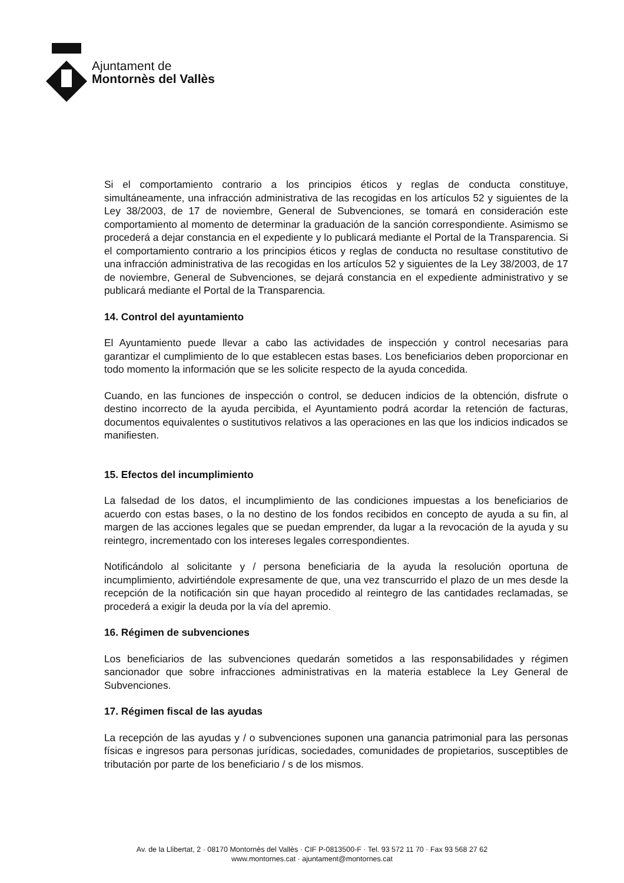Ajuntament de
Montornès del Vallès
Si el comportamiento contrario a los principios éticos y reglas de conducta constituye, simultáneamente, una infracción administrativa de las recogidas en los artículos 52 y siguientes de la Ley 38/2003, de 17 de noviembre, General de Subvenciones, se tomará en consideración este comportamiento al momento de determinar la graduación de la sanción correspondiente. Asimismo se procederá a dejar constancia en el expediente y lo publicará mediante el Portal de la Transparencia. Si el comportamiento contrario a los principios éticos y reglas de conducta no resultase constitutivo de una infracción administrativa de las recogidas en los artículos 52 y siguientes de la Ley 38/2003, de 17 de noviembre, General de Subvenciones, se dejará constancia en el expediente administrativo y se publicará mediante el Portal de la Transparencia.
14. Control del ayuntamiento
El Ayuntamiento puede llevar a cabo las actividades de inspección y control necesarias para garantizar el cumplimiento de lo que establecen estas bases. Los beneficiarios deben proporcionar en todo momento la información que se les solicite respecto de la ayuda concedida.
Cuando, en las funciones de inspección o control, se deducen indicios de la obtención, disfrute o destino incorrecto de la ayuda percibida, el Ayuntamiento podrá acordar la retención de facturas, documentos equivalentes o sustitutivos relativos a las operaciones en las que los indicios indicados se manifiesten.
15. Efectos del incumplimiento
La falsedad de los datos, el incumplimiento de las condiciones impuestas a los beneficiarios de acuerdo con estas bases, o la no destino de los fondos recibidos en concepto de ayuda a su fin, al margen de las acciones legales que se puedan emprender, da lugar a la revocación de la ayuda y su reintegro, incrementado con los intereses legales correspondientes.
Notificándolo al solicitante y / persona beneficiaria de la ayuda la resolución oportuna de incumplimiento, advirtiéndole expresamente de que, una vez transcurrido el plazo de un mes desde la recepción de la notificación sin que hayan procedido al reintegro de las cantidades reclamadas, se procederá a exigir la deuda por la vía del apremio.
16. Régimen de subvenciones
Los beneficiarios de las subvenciones quedarán sometidos a las responsabilidades y régimen sancionador que sobre infracciones administrativas en la materia establece la Ley General de Subvenciones.
17. Régimen fiscal de las ayudas
La recepción de las ayudas y / o subvenciones suponen una ganancia patrimonial para las personas físicas e ingresos para personas jurídicas, sociedades, comunidades de propietarios, susceptibles de tributación por parte de los beneficiario / s de los mismos.
Av. de la Llibertat, 2 · 08170 Montornès del Vallès · CIF P-0813500-F · Tel. 93 572 11 70 · Fax 93 568 27 62
www.montornes.cat · ajuntament@montornes.cat